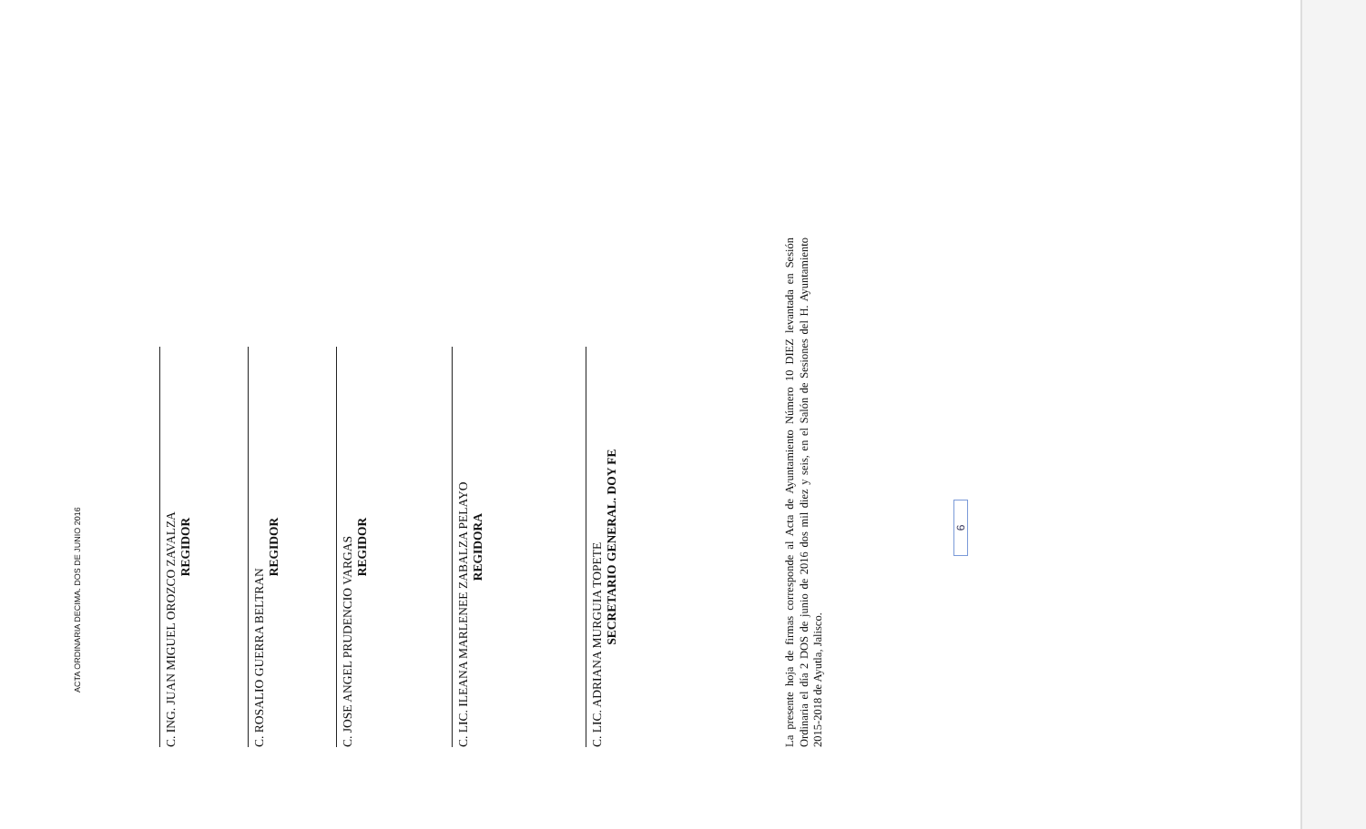ACTA ORDINARIA DECIMA. DOS DE JUNIO 2016
C. ING. JUAN MIGUEL OROZCO ZAVALZA
REGIDOR
C. ROSALIO GUERRA BELTRAN
REGIDOR
C. JOSE ANGEL PRUDENCIO VARGAS
REGIDOR
C. LIC. ILEANA MARLENEE ZABALZA PELAYO
REGIDORA
C. LIC. ADRIANA MURGUIA TOPETE
SECRETARIO GENERAL. DOY FE
La presente hoja de firmas corresponde al Acta de Ayuntamiento Número 10 DIEZ levantada en Sesión Ordinaria el día 2 DOS de junio de 2016 dos mil diez y seis, en el Salón de Sesiones del H. Ayuntamiento 2015-2018 de Ayutla, Jalisco.
6